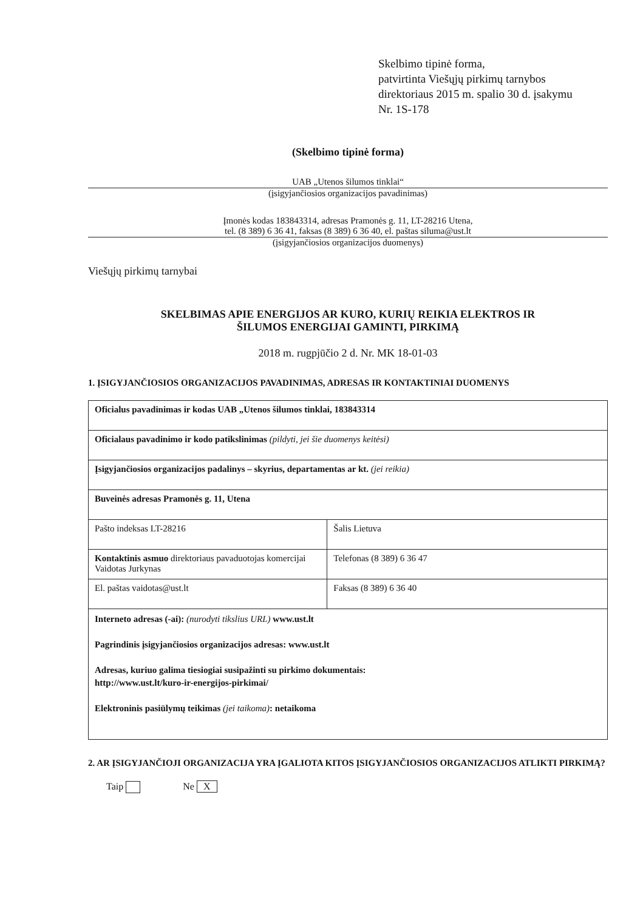Skelbimo tipinė forma,
patvirtinta Viešųjų pirkimų tarnybos
direktoriaus 2015 m. spalio 30 d. įsakymu
Nr. 1S-178
(Skelbimo tipinė forma)
UAB „Utenos šilumos tinklai“
(įsigyjančiosios organizacijos pavadinimas)
Įmonės kodas 183843314, adresas Pramonės g. 11, LT-28216 Utena,
tel. (8 389) 6 36 41, faksas (8 389) 6 36 40, el. paštas siluma@ust.lt
(įsigyjančiosios organizacijos duomenys)
Viešųjų pirkimų tarnybai
SKELBIMAS APIE ENERGIJOS AR KURO, KURIŲ REIKIA ELEKTROS IR
ŠILUMOS ENERGIJAI GAMINTI, PIRKIMĄ
2018 m. rugpjūčio 2 d. Nr. MK 18-01-03
1. ĮSIGYJANČIOSIOS ORGANIZACIJOS PAVADINIMAS, ADRESAS IR KONTAKTINIAI DUOMENYS
| Oficialus pavadinimas ir kodas UAB „Utenos šilumos tinklai, 183843314 | |
| Oficialaus pavadinimo ir kodo patikslinimas (pildyti, jei šie duomenys keitėsi) | |
| Įsigyjančiosios organizacijos padalinys – skyrius, departamentas ar kt. (jei reikia) | |
| Buveinės adresas Pramonės g. 11, Utena | |
| Pašto indeksas LT-28216 | Šalis Lietuva |
| Kontaktinis asmuo direktoriaus pavaduotojas komercijai Vaidotas Jurkynas | Telefonas (8 389) 6 36 47 |
| El. paštas vaidotas@ust.lt | Faksas (8 389) 6 36 40 |
| Interneto adresas (-ai): (nurodyti tikslius URL) www.ust.lt Pagrindinis įsigyjančiosios organizacijos adresas: www.ust.lt Adresas, kuriuo galima tiesiogiai susipažinti su pirkimo dokumentais: http://www.ust.lt/kuro-ir-energijos-pirkimai/ Elektroninis pasiūlymų teikimas (jei taikoma) : netaikoma | |
2. AR ĮSIGYJANČIOJI ORGANIZACIJA YRA ĮGALIOTA KITOS ĮSIGYJANČIOSIOS ORGANIZACIJOS ATLIKTI PIRKIMĄ?
Taip Ne X